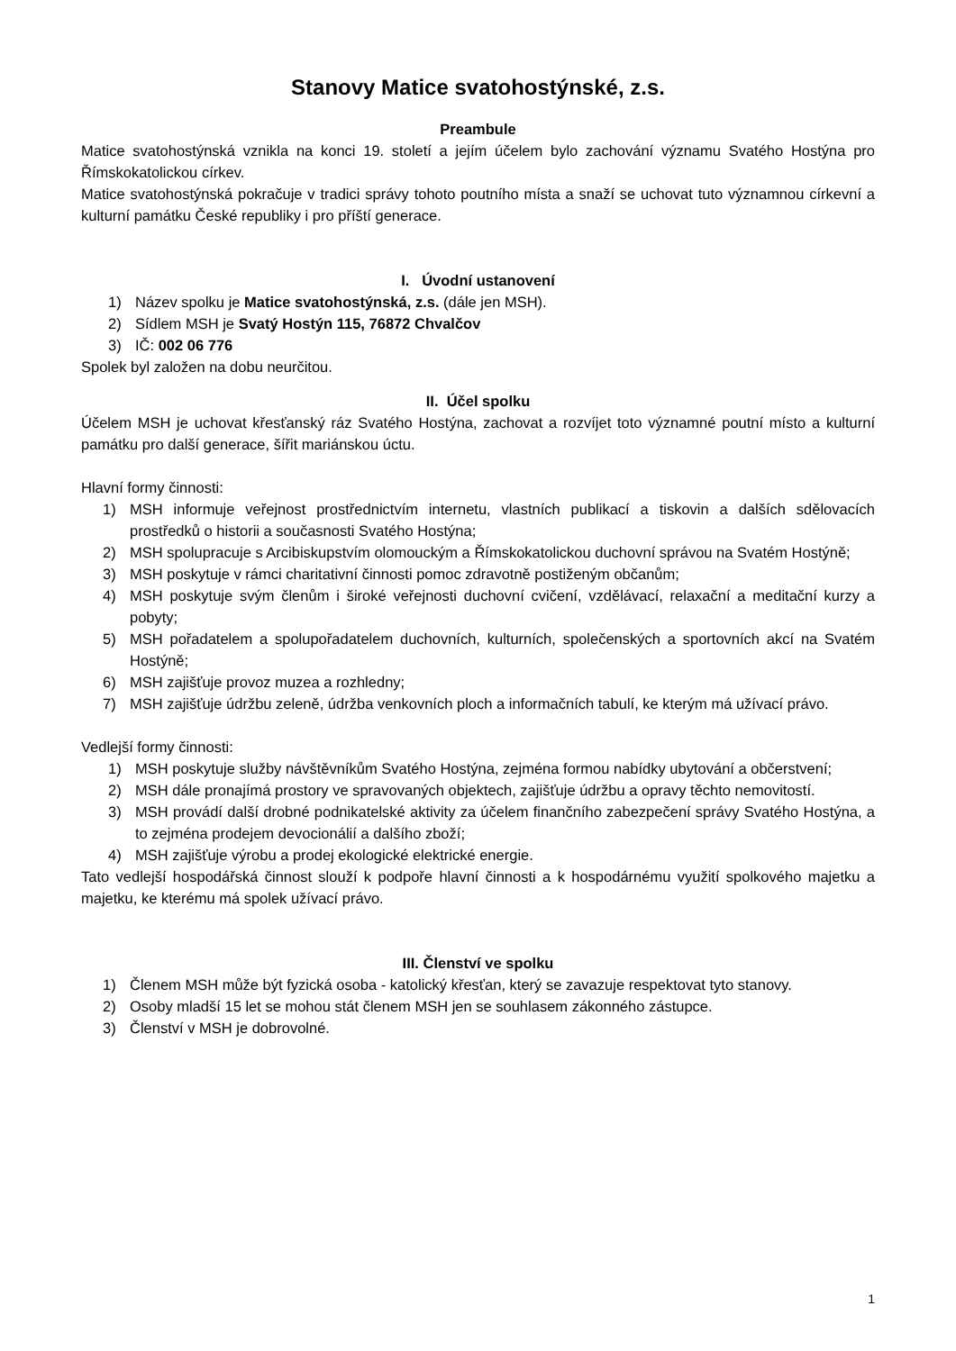Stanovy Matice svatohostýnské, z.s.
Preambule
Matice svatohostýnská vznikla na konci 19. století a jejím účelem bylo zachování významu Svatého Hostýna pro Římskokatolickou církev.
Matice svatohostýnská pokračuje v tradici správy tohoto poutního místa a snaží se uchovat tuto významnou církevní a kulturní památku České republiky i pro příští generace.
I. Úvodní ustanovení
1) Název spolku je Matice svatohostýnská, z.s. (dále jen MSH).
2) Sídlem MSH je Svatý Hostýn 115, 76872 Chvalčov
3) IČ: 002 06 776
Spolek byl založen na dobu neurčitou.
II. Účel spolku
Účelem MSH je uchovat křesťanský ráz Svatého Hostýna, zachovat a rozvíjet toto významné poutní místo a kulturní památku pro další generace, šířit mariánskou úctu.
Hlavní formy činnosti:
1) MSH informuje veřejnost prostřednictvím internetu, vlastních publikací a tiskovin a dalších sdělovacích prostředků o historii a současnosti Svatého Hostýna;
2) MSH spolupracuje s Arcibiskupstvím olomouckým a Římskokatolickou duchovní správou na Svatém Hostýně;
3) MSH poskytuje v rámci charitativní činnosti pomoc zdravotně postiženým občanům;
4) MSH poskytuje svým členům i široké veřejnosti duchovní cvičení, vzdělávací, relaxační a meditační kurzy a pobyty;
5) MSH pořadatelem a spolupořadatelem duchovních, kulturních, společenských a sportovních akcí na Svatém Hostýně;
6) MSH zajišťuje provoz muzea a rozhledny;
7) MSH zajišťuje údržbu zeleně, údržba venkovních ploch a informačních tabulí, ke kterým má užívací právo.
Vedlejší formy činnosti:
1) MSH poskytuje služby návštěvníkům Svatého Hostýna, zejména formou nabídky ubytování a občerstvení;
2) MSH dále pronajímá prostory ve spravovaných objektech, zajišťuje údržbu a opravy těchto nemovitostí.
3) MSH provádí další drobné podnikatelské aktivity za účelem finančního zabezpečení správy Svatého Hostýna, a to zejména prodejem devocionálií a dalšího zboží;
4) MSH zajišťuje výrobu a prodej ekologické elektrické energie.
Tato vedlejší hospodářská činnost slouží k podpoře hlavní činnosti a k hospodárnému využití spolkového majetku a majetku, ke kterému má spolek užívací právo.
III. Členství ve spolku
1) Členem MSH může být fyzická osoba - katolický křesťan, který se zavazuje respektovat tyto stanovy.
2) Osoby mladší 15 let se mohou stát členem MSH jen se souhlasem zákonného zástupce.
3) Členství v MSH je dobrovolné.
1